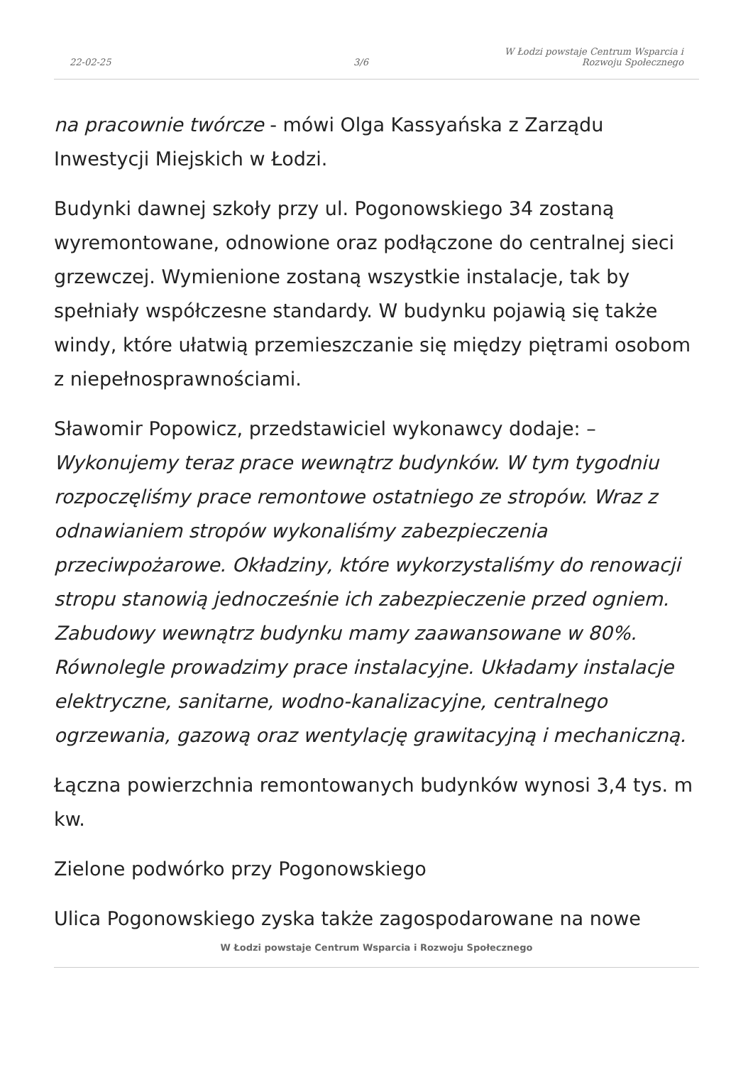22-02-25
3/6
W Łodzi powstaje Centrum Wsparcia i
Rozwoju Społecznego
na pracownie twórcze - mówi Olga Kassyańska z Zarządu Inwestycji Miejskich w Łodzi.
Budynki dawnej szkoły przy ul. Pogonowskiego 34 zostaną wyremontowane, odnowione oraz podłączone do centralnej sieci grzewczej. Wymienione zostaną wszystkie instalacje, tak by spełniały współczesne standardy. W budynku pojawią się także windy, które ułatwią przemieszczanie się między piętrami osobom z niepełnosprawnościami.
Sławomir Popowicz, przedstawiciel wykonawcy dodaje: – Wykonujemy teraz prace wewnątrz budynków. W tym tygodniu rozpoczęliśmy prace remontowe ostatniego ze stropów. Wraz z odnawianiem stropów wykonaliśmy zabezpieczenia przeciwpożarowe. Okładziny, które wykorzystaliśmy do renowacji stropu stanowią jednocześnie ich zabezpieczenie przed ogniem. Zabudowy wewnątrz budynku mamy zaawansowane w 80%. Równolegle prowadzimy prace instalacyjne. Układamy instalacje elektryczne, sanitarne, wodno-kanalizacyjne, centralnego ogrzewania, gazową oraz wentylację grawitacyjną i mechaniczną.
Łączna powierzchnia remontowanych budynków wynosi 3,4 tys. m kw.
Zielone podwórko przy Pogonowskiego
Ulica Pogonowskiego zyska także zagospodarowane na nowe
W Łodzi powstaje Centrum Wsparcia i Rozwoju Społecznego